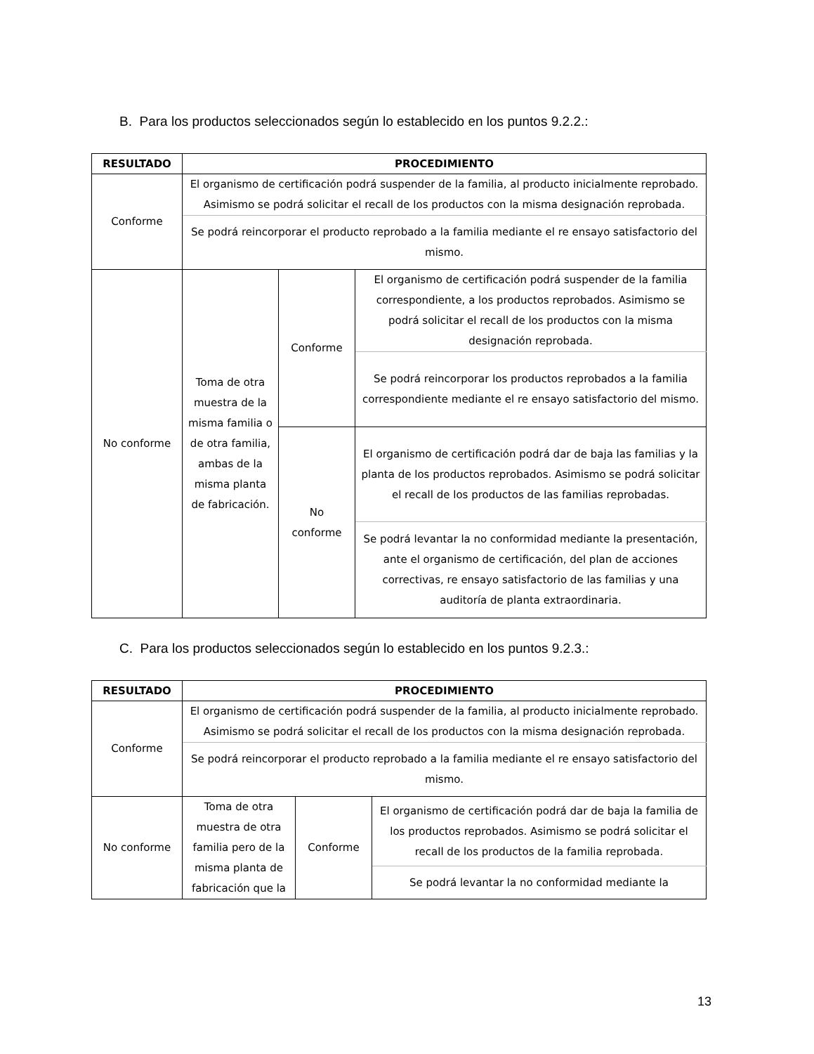B. Para los productos seleccionados según lo establecido en los puntos 9.2.2.:
| RESULTADO | PROCEDIMIENTO | | |
| --- | --- | --- | --- |
| Conforme | El organismo de certificación podrá suspender de la familia, al producto inicialmente reprobado. Asimismo se podrá solicitar el recall de los productos con la misma designación reprobada. | | |
| | Se podrá reincorporar el producto reprobado a la familia mediante el re ensayo satisfactorio del mismo. | | |
| No conforme | Toma de otra muestra de la misma familia o de otra familia, ambas de la misma planta de fabricación. | Conforme | El organismo de certificación podrá suspender de la familia correspondiente, a los productos reprobados. Asimismo se podrá solicitar el recall de los productos con la misma designación reprobada. |
| | | | Se podrá reincorporar los productos reprobados a la familia correspondiente mediante el re ensayo satisfactorio del mismo. |
| | | No conforme | El organismo de certificación podrá dar de baja las familias y la planta de los productos reprobados. Asimismo se podrá solicitar el recall de los productos de las familias reprobadas. |
| | | | Se podrá levantar la no conformidad mediante la presentación, ante el organismo de certificación, del plan de acciones correctivas, re ensayo satisfactorio de las familias y una auditoría de planta extraordinaria. |
C. Para los productos seleccionados según lo establecido en los puntos 9.2.3.:
| RESULTADO | PROCEDIMIENTO | | |
| --- | --- | --- | --- |
| Conforme | El organismo de certificación podrá suspender de la familia, al producto inicialmente reprobado. Asimismo se podrá solicitar el recall de los productos con la misma designación reprobada. | | |
| | Se podrá reincorporar el producto reprobado a la familia mediante el re ensayo satisfactorio del mismo. | | |
| No conforme | Toma de otra muestra de otra familia pero de la misma planta de fabricación que la | Conforme | El organismo de certificación podrá dar de baja la familia de los productos reprobados. Asimismo se podrá solicitar el recall de los productos de la familia reprobada. |
| | | | Se podrá levantar la no conformidad mediante la |
13